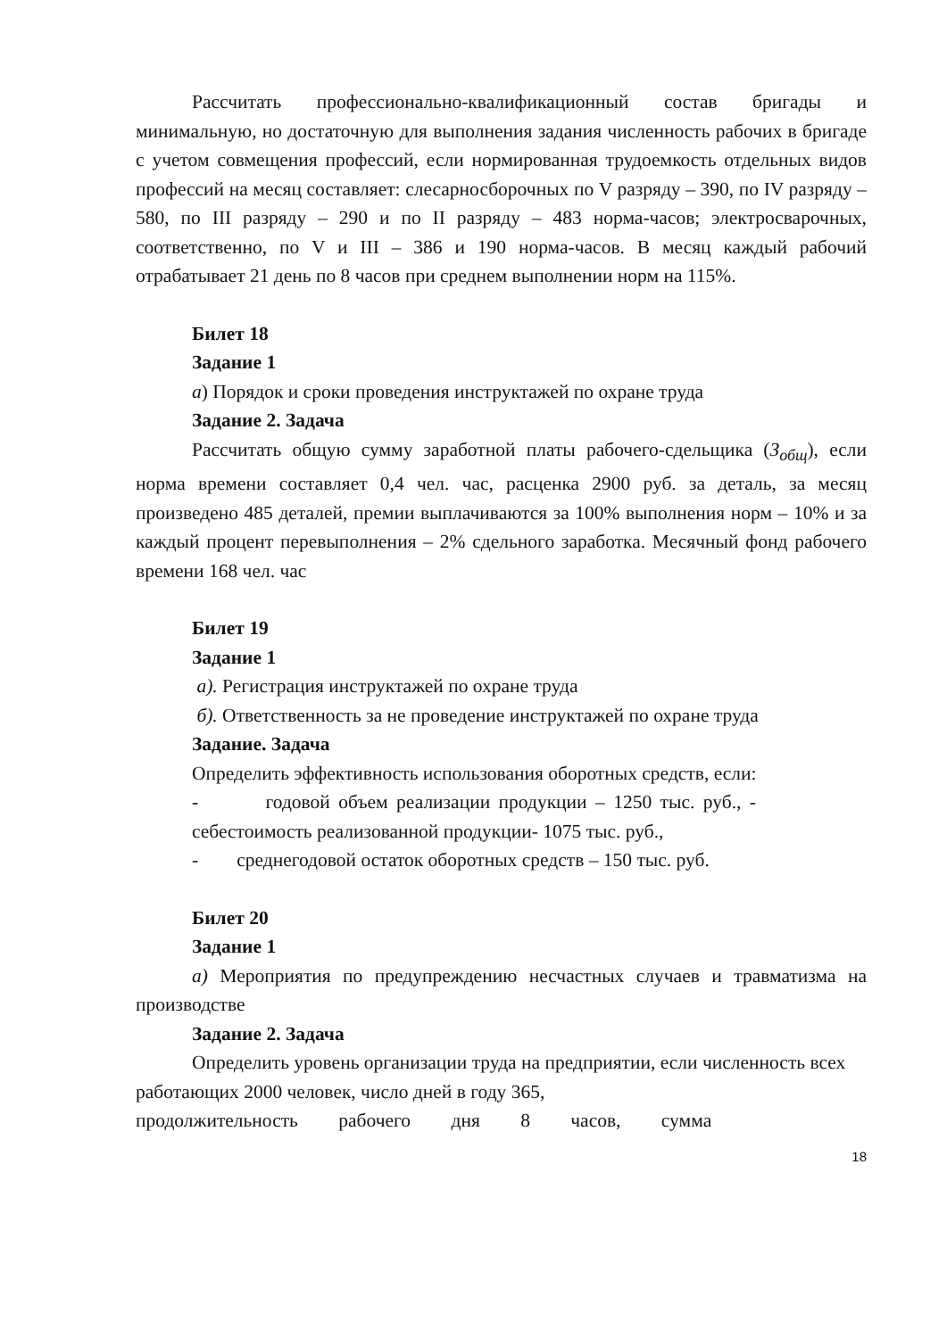Рассчитать профессионально-квалификационный состав бригады и минимальную, но достаточную для выполнения задания численность рабочих в бригаде с учетом совмещения профессий, если нормированная трудоемкость отдельных видов профессий на месяц составляет: слесарносборочных по V разряду – 390, по IV разряду – 580, по III разряду – 290 и по II разряду – 483 норма-часов; электросварочных, соответственно, по V и III – 386 и 190 норма-часов. В месяц каждый рабочий отрабатывает 21 день по 8 часов при среднем выполнении норм на 115%.
Билет 18
Задание 1
а) Порядок и сроки проведения инструктажей по охране труда
Задание 2. Задача
Рассчитать общую сумму заработной платы рабочего-сдельщика (З<sub>общ</sub>), если норма времени составляет 0,4 чел. час, расценка 2900 руб. за деталь, за месяц произведено 485 деталей, премии выплачиваются за 100% выполнения норм – 10% и за каждый процент перевыполнения – 2% сдельного заработка. Месячный фонд рабочего времени 168 чел. час
Билет 19
Задание 1
а). Регистрация инструктажей по охране труда
б). Ответственность за не проведение инструктажей по охране труда
Задание. Задача
Определить эффективность использования оборотных средств, если:
- годовой объем реализации продукции – 1250 тыс. руб., - себестоимость реализованной продукции- 1075 тыс. руб.,
- среднегодовой остаток оборотных средств – 150 тыс. руб.
Билет 20
Задание 1
а) Мероприятия по предупреждению несчастных случаев и травматизма на производстве
Задание 2. Задача
Определить уровень организации труда на предприятии, если численность всех работающих 2000 человек, число дней в году 365,
продолжительность рабочего дня 8 часов, сумма
18